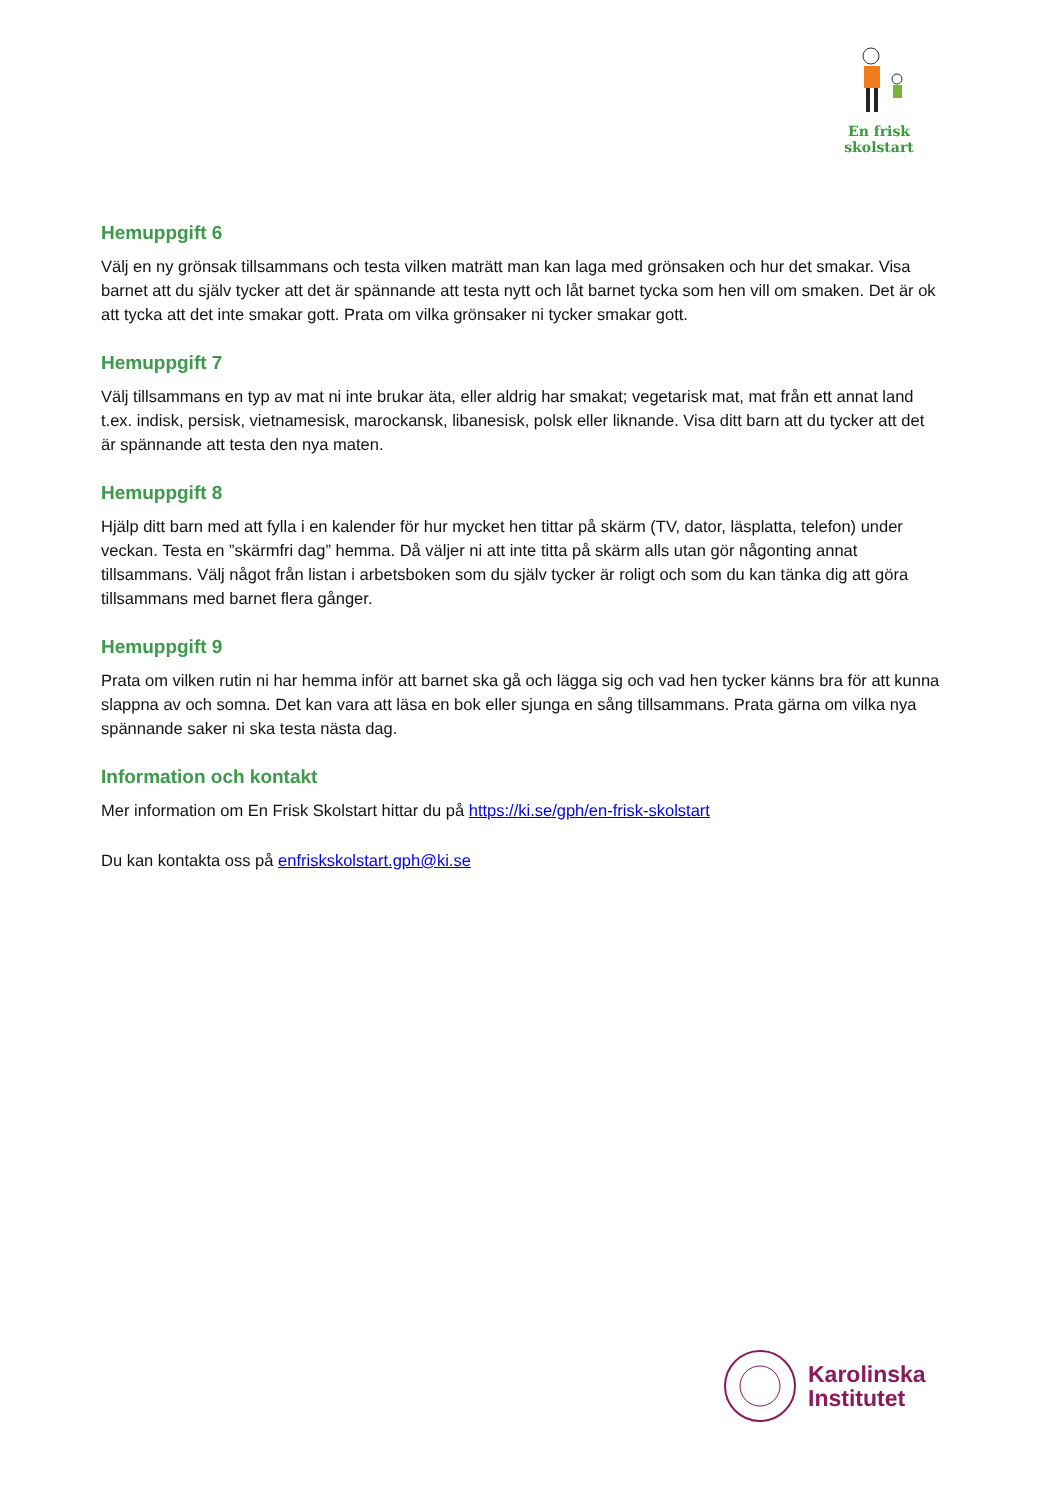En frisk
skolstart
Hemuppgift 6
Välj en ny grönsak tillsammans och testa vilken maträtt man kan laga med grönsaken och hur det smakar. Visa barnet att du själv tycker att det är spännande att testa nytt och låt barnet tycka som hen vill om smaken. Det är ok att tycka att det inte smakar gott. Prata om vilka grönsaker ni tycker smakar gott.
Hemuppgift 7
Välj tillsammans en typ av mat ni inte brukar äta, eller aldrig har smakat; vegetarisk mat, mat från ett annat land t.ex. indisk, persisk, vietnamesisk, marockansk, libanesisk, polsk eller liknande. Visa ditt barn att du tycker att det är spännande att testa den nya maten.
Hemuppgift 8
Hjälp ditt barn med att fylla i en kalender för hur mycket hen tittar på skärm (TV, dator, läsplatta, telefon) under veckan. Testa en ”skärmfri dag” hemma. Då väljer ni att inte titta på skärm alls utan gör någonting annat tillsammans. Välj något från listan i arbetsboken som du själv tycker är roligt och som du kan tänka dig att göra tillsammans med barnet flera gånger.
Hemuppgift 9
Prata om vilken rutin ni har hemma inför att barnet ska gå och lägga sig och vad hen tycker känns bra för att kunna slappna av och somna. Det kan vara att läsa en bok eller sjunga en sång tillsammans. Prata gärna om vilka nya spännande saker ni ska testa nästa dag.
Information och kontakt
Mer information om En Frisk Skolstart hittar du på https://ki.se/gph/en-frisk-skolstart
Du kan kontakta oss på enfriskskolstart.gph@ki.se
Karolinska
Institutet